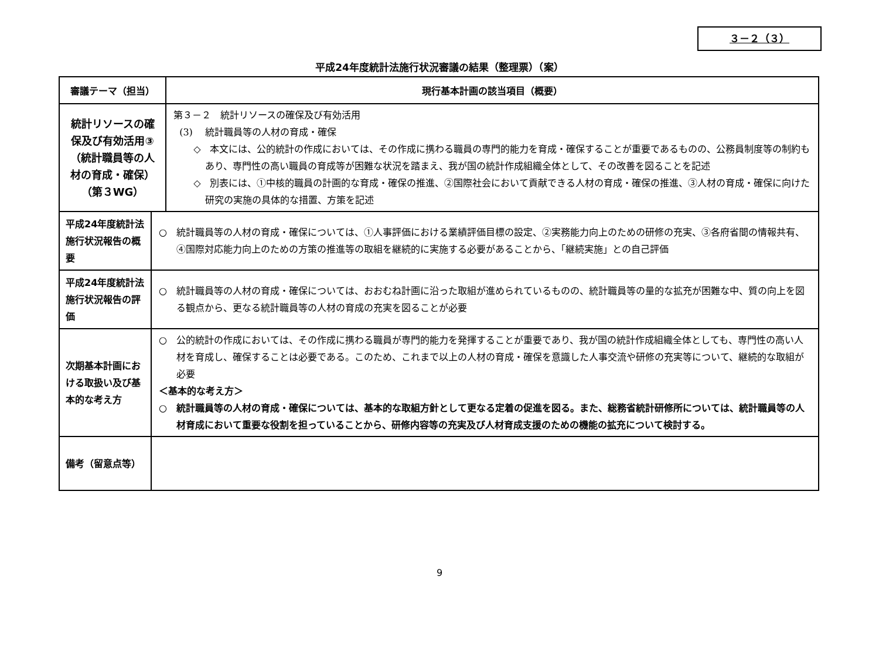３－２（３）
平成24年度統計法施行状況審議の結果（整理票）（案）
| 審議テーマ（担当） | | 現行基本計画の該当項目（概要） |
| --- | --- | --- |
| 統計リソースの確保及び有効活用③ （統計職員等の人材の育成・確保） （第３WG） | | 第３－２ 統計リソースの確保及び有効活用 (3) 統計職員等の人材の育成・確保 ◇ 本文には、公的統計の作成においては、その作成に携わる職員の専門的能力を育成・確保することが重要であるものの、公務員制度等の制約もあり、専門性の高い職員の育成等が困難な状況を踏まえ、我が国の統計作成組織全体として、その改善を図ることを記述 ◇ 別表には、①中核的職員の計画的な育成・確保の推進、②国際社会において貢献できる人材の育成・確保の推進、③人材の育成・確保に向けた研究の実施の具体的な措置、方策を記述 |
| 平成24年度統計法施行状況報告の概要 | ○ 統計職員等の人材の育成・確保については、①人事評価における業績評価目標の設定、②実務能力向上のための研修の充実、③各府省間の情報共有、④国際対応能力向上のための方策の推進等の取組を継続的に実施する必要があることから、「継続実施」との自己評価 | |
| 平成24年度統計法施行状況報告の評価 | ○ 統計職員等の人材の育成・確保については、おおむね計画に沿った取組が進められているものの、統計職員等の量的な拡充が困難な中、質の向上を図る観点から、更なる統計職員等の人材の育成の充実を図ることが必要 | |
| 次期基本計画における取扱い及び基本的な考え方 | ○ 公的統計の作成においては、その作成に携わる職員が専門的能力を発揮することが重要であり、我が国の統計作成組織全体としても、専門性の高い人材を育成し、確保することは必要である。このため、これまで以上の人材の育成・確保を意識した人事交流や研修の充実等について、継続的な取組が必要 ＜基本的な考え方＞ ○ 統計職員等の人材の育成・確保については、基本的な取組方針として更なる定着の促進を図る。また、総務省統計研修所については、統計職員等の人材育成において重要な役割を担っていることから、研修内容等の充実及び人材育成支援のための機能の拡充について検討する。 | |
| 備考（留意点等） | | |
9